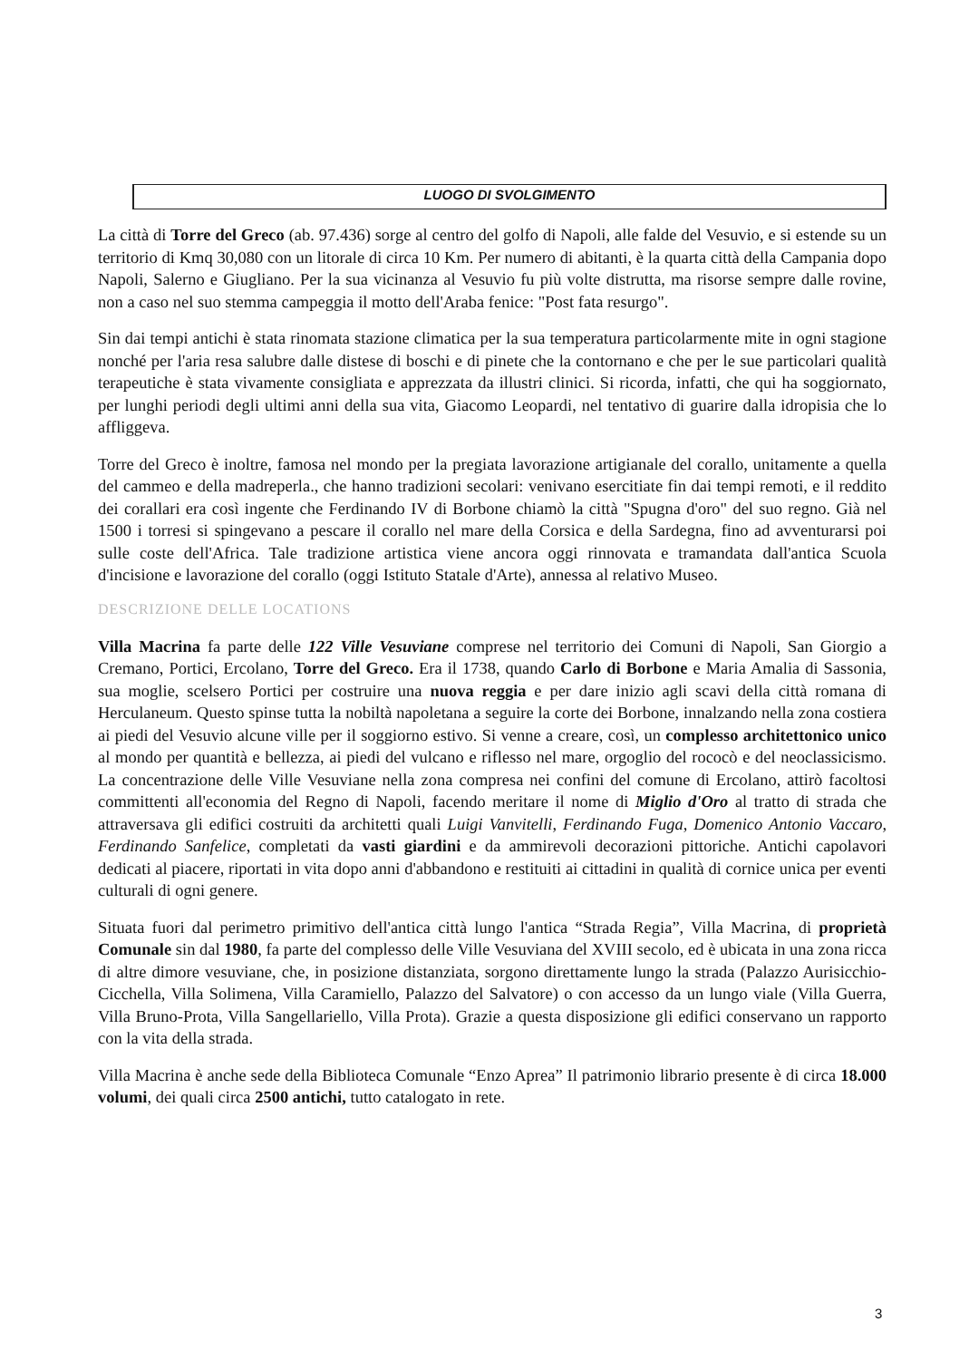LUOGO DI SVOLGIMENTO
La città di Torre del Greco (ab. 97.436) sorge al centro del golfo di Napoli, alle falde del Vesuvio, e si estende su un territorio di Kmq 30,080 con un litorale di circa 10 Km. Per numero di abitanti, è la quarta città della Campania dopo Napoli, Salerno e Giugliano. Per la sua vicinanza al Vesuvio fu più volte distrutta, ma risorse sempre dalle rovine, non a caso nel suo stemma campeggia il motto dell'Araba fenice: "Post fata resurgo".
Sin dai tempi antichi è stata rinomata stazione climatica per la sua temperatura particolarmente mite in ogni stagione nonché per l'aria resa salubre dalle distese di boschi e di pinete che la contornano e che per le sue particolari qualità terapeutiche è stata vivamente consigliata e apprezzata da illustri clinici. Si ricorda, infatti, che qui ha soggiornato, per lunghi periodi degli ultimi anni della sua vita, Giacomo Leopardi, nel tentativo di guarire dalla idropisia che lo affliggeva.
Torre del Greco è inoltre, famosa nel mondo per la pregiata lavorazione artigianale del corallo, unitamente a quella del cammeo e della madreperla., che hanno tradizioni secolari: venivano esercitiate fin dai tempi remoti, e il reddito dei corallari era così ingente che Ferdinando IV di Borbone chiamò la città "Spugna d'oro" del suo regno. Già nel 1500 i torresi si spingevano a pescare il corallo nel mare della Corsica e della Sardegna, fino ad avventurarsi poi sulle coste dell'Africa. Tale tradizione artistica viene ancora oggi rinnovata e tramandata dall'antica Scuola d'incisione e lavorazione del corallo (oggi Istituto Statale d'Arte), annessa al relativo Museo.
DESCRIZIONE DELLE LOCATIONS
Villa Macrina fa parte delle 122 Ville Vesuviane comprese nel territorio dei Comuni di Napoli, San Giorgio a Cremano, Portici, Ercolano, Torre del Greco. Era il 1738, quando Carlo di Borbone e Maria Amalia di Sassonia, sua moglie, scelsero Portici per costruire una nuova reggia e per dare inizio agli scavi della città romana di Herculaneum. Questo spinse tutta la nobiltà napoletana a seguire la corte dei Borbone, innalzando nella zona costiera ai piedi del Vesuvio alcune ville per il soggiorno estivo. Si venne a creare, così, un complesso architettonico unico al mondo per quantità e bellezza, ai piedi del vulcano e riflesso nel mare, orgoglio del rococò e del neoclassicismo. La concentrazione delle Ville Vesuviane nella zona compresa nei confini del comune di Ercolano, attirò facoltosi committenti all'economia del Regno di Napoli, facendo meritare il nome di Miglio d'Oro al tratto di strada che attraversava gli edifici costruiti da architetti quali Luigi Vanvitelli, Ferdinando Fuga, Domenico Antonio Vaccaro, Ferdinando Sanfelice, completati da vasti giardini e da ammirevoli decorazioni pittoriche. Antichi capolavori dedicati al piacere, riportati in vita dopo anni d'abbandono e restituiti ai cittadini in qualità di cornice unica per eventi culturali di ogni genere.
Situata fuori dal perimetro primitivo dell'antica città lungo l'antica “Strada Regia”, Villa Macrina, di proprietà Comunale sin dal 1980, fa parte del complesso delle Ville Vesuviana del XVIII secolo, ed è ubicata in una zona ricca di altre dimore vesuviane, che, in posizione distanziata, sorgono direttamente lungo la strada (Palazzo Aurisicchio-Cicchella, Villa Solimena, Villa Caramiello, Palazzo del Salvatore) o con accesso da un lungo viale (Villa Guerra, Villa Bruno-Prota, Villa Sangellariello, Villa Prota). Grazie a questa disposizione gli edifici conservano un rapporto con la vita della strada.
Villa Macrina è anche sede della Biblioteca Comunale “Enzo Aprea” Il patrimonio librario presente è di circa 18.000 volumi, dei quali circa 2500 antichi, tutto catalogato in rete.
3